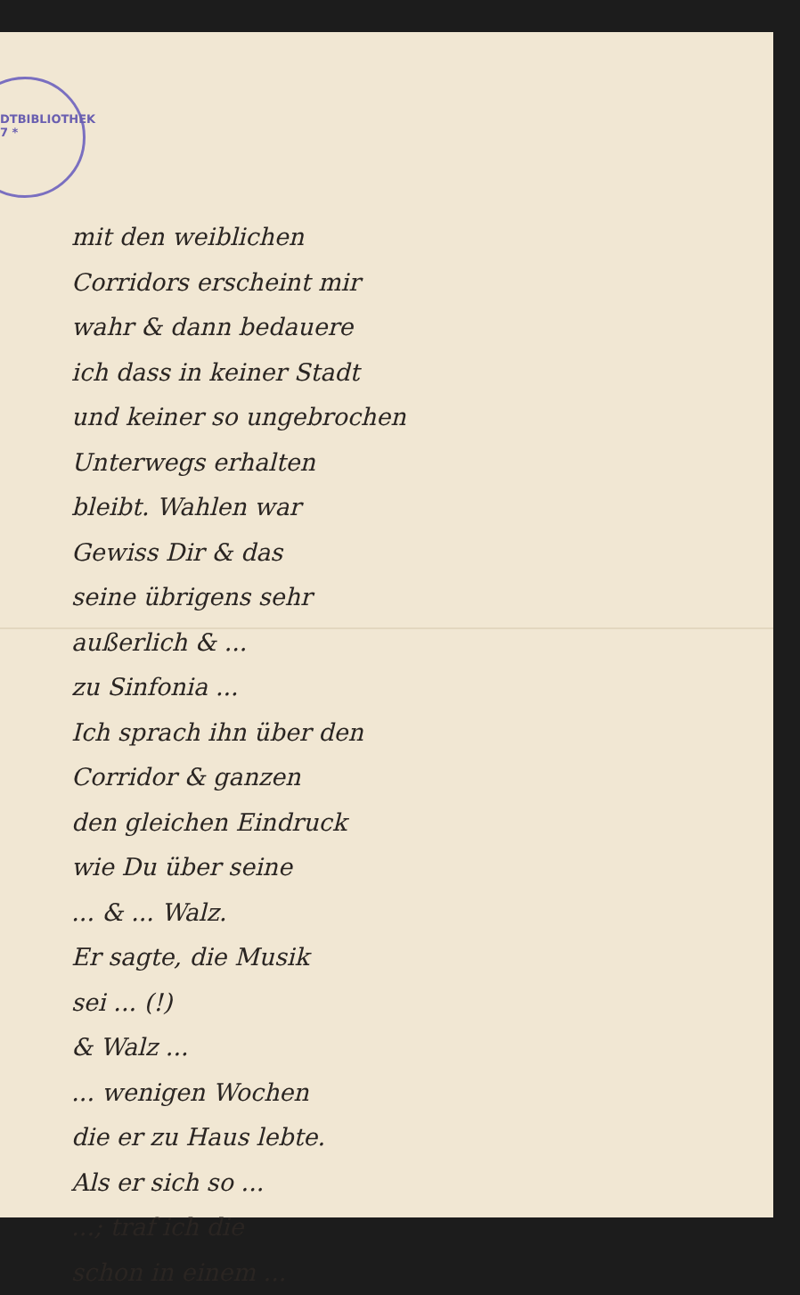DTBIBLIOTHEK
7 *
mit den weiblichen
Corridors erscheint mir
wahr & dann bedauere
ich dass in keiner Stadt
und keiner so ungebrochen
Unterwegs erhalten
bleibt. Wahlen war
Gewiss Dir & das
seine übrigens sehr
außerlich & ...
zu Sinfonia ...
Ich sprach ihn über den
Corridor & ganzen
den gleichen Eindruck
wie Du über seine
... & ... Walz.
Er sagte, die Musik
sei ... (!)
& Walz ...
... wenigen Wochen
die er zu Haus lebte.
Als er sich so ...
...; traf ich die
schon in einem ...